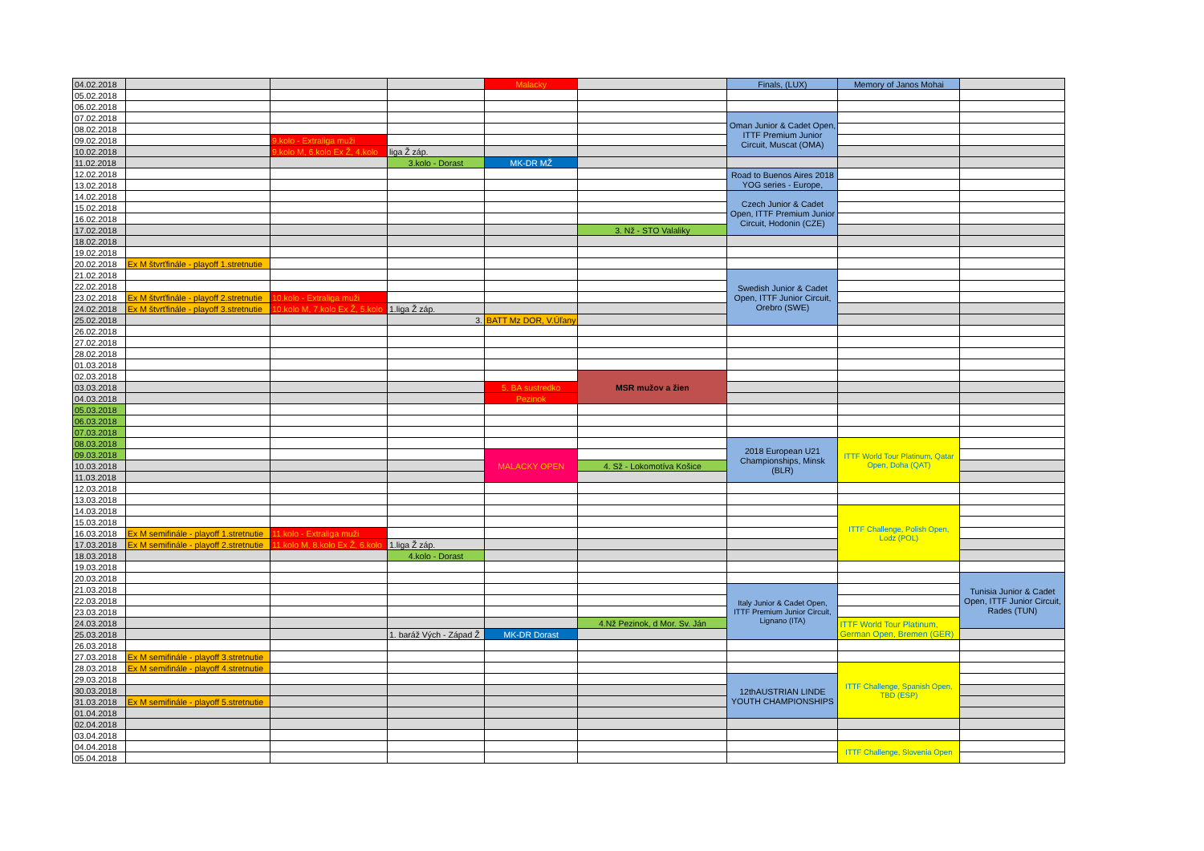| 04.02.2018 | | | | Malacky | | Finals, (LUX) | Memory of Janos Mohai | |
| 05.02.2018 | | | | | | | | |
| 06.02.2018 | | | | | | | | |
| 07.02.2018 | | | | | | Oman Junior & Cadet Open, ITTF Premium Junior Circuit, Muscat (OMA) | | |
| 08.02.2018 | | | | | | | | |
| 09.02.2018 | | 9.kolo - Extraliga muži | | | | | | |
| 10.02.2018 | | 9.kolo M, 6.kolo Ex Ž, 4.kolo | liga Ž záp. | | | | | |
| 11.02.2018 | | | 3.kolo - Dorast | MK-DR MŽ | | | | |
| 12.02.2018 | | | | | | Road to Buenos Aires 2018 YOG series - Europe, | | |
| 13.02.2018 | | | | | | | | |
| 14.02.2018 | | | | | | Czech Junior & Cadet Open, ITTF Premium Junior Circuit, Hodonin (CZE) | | |
| 15.02.2018 | | | | | | | | |
| 16.02.2018 | | | | | | | | |
| 17.02.2018 | | | | | 3. Nž - STO Valaliky | | | |
| 18.02.2018 | | | | | | | | |
| 19.02.2018 | | | | | | | | |
| 20.02.2018 | Ex M štvrťfinále - playoff 1.stretnutie | | | | | | | |
| 21.02.2018 | | | | | | Swedish Junior & Cadet Open, ITTF Junior Circuit, Orebro (SWE) | | |
| 22.02.2018 | | | | | | | | |
| 23.02.2018 | Ex M štvrťfinále - playoff 2.stretnutie | 10.kolo - Extraliga muži | | | | | | |
| 24.02.2018 | Ex M štvrťfinále - playoff 3.stretnutie | 10.kolo M, 7.kolo Ex Ž, 5.kolo | 1.liga Ž záp. | | | | | |
| 25.02.2018 | | | 3. | BATT Mz DOR, V.Úľany | | | | |
| 26.02.2018 | | | | | | | | |
| 27.02.2018 | | | | | | | | |
| 28.02.2018 | | | | | | | | |
| 01.03.2018 | | | | | | | | |
| 02.03.2018 | | | | | MSR mužov a žien | | | |
| 03.03.2018 | | | | 5. BA sustredko | | | | |
| 04.03.2018 | | | | Pezinok | | | | |
| 05.03.2018 | | | | | | | | |
| 06.03.2018 | | | | | | | | |
| 07.03.2018 | | | | | | | | |
| 08.03.2018 | | | | | | 2018 European U21 Championships, Minsk (BLR) | ITTF World Tour Platinum, Qatar Open, Doha (QAT) | |
| 09.03.2018 | | | | MALACKY OPEN | | | | |
| 10.03.2018 | | | | | 4. Sž - Lokomotíva Košice | | | |
| 11.03.2018 | | | | | | | | |
| 12.03.2018 | | | | | | | | |
| 13.03.2018 | | | | | | | | |
| 14.03.2018 | | | | | | | ITTF Challenge, Polish Open, Lodz (POL) | |
| 15.03.2018 | | | | | | | | |
| 16.03.2018 | Ex M semifinále - playoff 1.stretnutie | 11.kolo - Extraliga muži | | | | | | |
| 17.03.2018 | Ex M semifinále - playoff 2.stretnutie | 11.kolo M, 8.kolo Ex Ž, 6.kolo | 1.liga Ž záp. | | | | | |
| 18.03.2018 | | | 4.kolo - Dorast | | | | | |
| 19.03.2018 | | | | | | | | |
| 20.03.2018 | | | | | | | | Tunisia Junior & Cadet Open, ITTF Junior Circuit, Rades (TUN) |
| 21.03.2018 | | | | | | Italy Junior & Cadet Open, ITTF Premium Junior Circuit, Lignano (ITA) | | |
| 22.03.2018 | | | | | | | | |
| 23.03.2018 | | | | | | | | |
| 24.03.2018 | | | | | 4.Nž Pezinok, d Mor. Sv. Ján | | ITTF World Tour Platinum, German Open, Bremen (GER) | |
| 25.03.2018 | | | 1. baráž Vých - Západ Ž | MK-DR Dorast | | | | |
| 26.03.2018 | | | | | | | | |
| 27.03.2018 | Ex M semifinále - playoff 3.stretnutie | | | | | | | |
| 28.03.2018 | Ex M semifinále - playoff 4.stretnutie | | | | | | ITTF Challenge, Spanish Open, TBD (ESP) | |
| 29.03.2018 | | | | | | 12thAUSTRIAN LINDE YOUTH CHAMPIONSHIPS | | |
| 30.03.2018 | | | | | | | | |
| 31.03.2018 | Ex M semifinále - playoff 5.stretnutie | | | | | | | |
| 01.04.2018 | | | | | | | | |
| 02.04.2018 | | | | | | | | |
| 03.04.2018 | | | | | | | | |
| 04.04.2018 | | | | | | | ITTF Challenge, Slovenia Open | |
| 05.04.2018 | | | | | | | | |